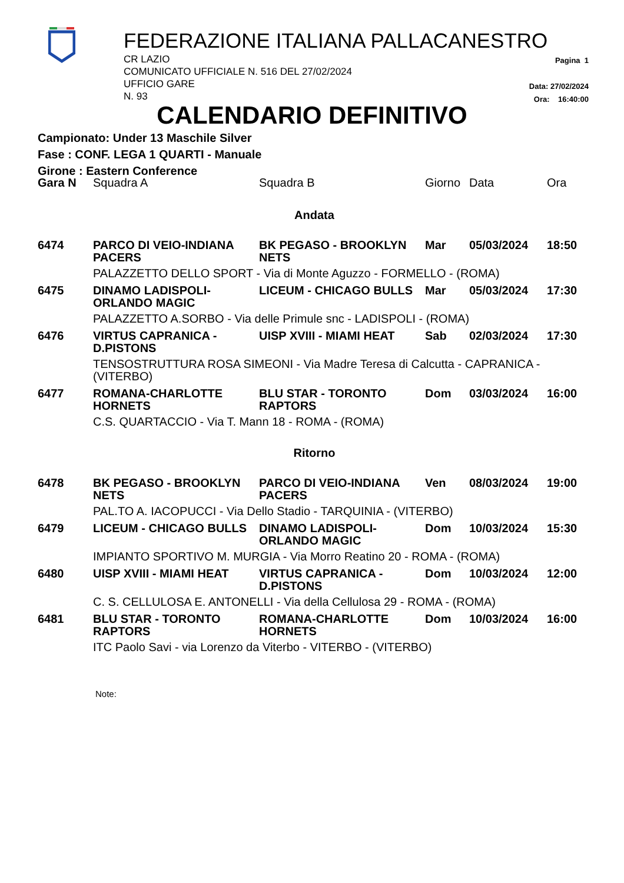FEDERAZIONE ITALIANA PALLACANESTRO
CR LAZIO
COMUNICATO UFFICIALE N. 516 DEL 27/02/2024
UFFICIO GARE
N. 93
Pagina 1
Data: 27/02/2024
Ora: 16:40:00
CALENDARIO DEFINITIVO
Campionato: Under 13 Maschile Silver
Fase : CONF. LEGA 1 QUARTI - Manuale
Girone : Eastern Conference
| Gara N | Squadra A | Squadra B | Giorno | Data | Ora |
| --- | --- | --- | --- | --- | --- |
| Andata | | | | | |
| 6474 | PARCO DI VEIO-INDIANA PACERS | BK PEGASO - BROOKLYN NETS | Mar | 05/03/2024 | 18:50 |
| | PALAZZETTO DELLO SPORT - Via di Monte Aguzzo - FORMELLO - (ROMA) | | | | |
| 6475 | DINAMO LADISPOLI-ORLANDO MAGIC | LICEUM - CHICAGO BULLS | Mar | 05/03/2024 | 17:30 |
| | PALAZZETTO A.SORBO - Via delle Primule snc - LADISPOLI - (ROMA) | | | | |
| 6476 | VIRTUS CAPRANICA - D.PISTONS | UISP XVIII - MIAMI HEAT | Sab | 02/03/2024 | 17:30 |
| | TENSOSTRUTTURA ROSA SIMEONI - Via Madre Teresa di Calcutta - CAPRANICA - (VITERBO) | | | | |
| 6477 | ROMANA-CHARLOTTE HORNETS | BLU STAR - TORONTO RAPTORS | Dom | 03/03/2024 | 16:00 |
| | C.S. QUARTACCIO - Via T. Mann 18 - ROMA - (ROMA) | | | | |
| Ritorno | | | | | |
| 6478 | BK PEGASO - BROOKLYN NETS | PARCO DI VEIO-INDIANA PACERS | Ven | 08/03/2024 | 19:00 |
| | PAL.TO A. IACOPUCCI - Via Dello Stadio - TARQUINIA - (VITERBO) | | | | |
| 6479 | LICEUM - CHICAGO BULLS | DINAMO LADISPOLI-ORLANDO MAGIC | Dom | 10/03/2024 | 15:30 |
| | IMPIANTO SPORTIVO M. MURGIA - Via Morro Reatino 20 - ROMA - (ROMA) | | | | |
| 6480 | UISP XVIII - MIAMI HEAT | VIRTUS CAPRANICA - D.PISTONS | Dom | 10/03/2024 | 12:00 |
| | C. S. CELLULOSA E. ANTONELLI - Via della Cellulosa 29 - ROMA - (ROMA) | | | | |
| 6481 | BLU STAR - TORONTO RAPTORS | ROMANA-CHARLOTTE HORNETS | Dom | 10/03/2024 | 16:00 |
| | ITC Paolo Savi - via Lorenzo da Viterbo - VITERBO - (VITERBO) | | | | |
Note: